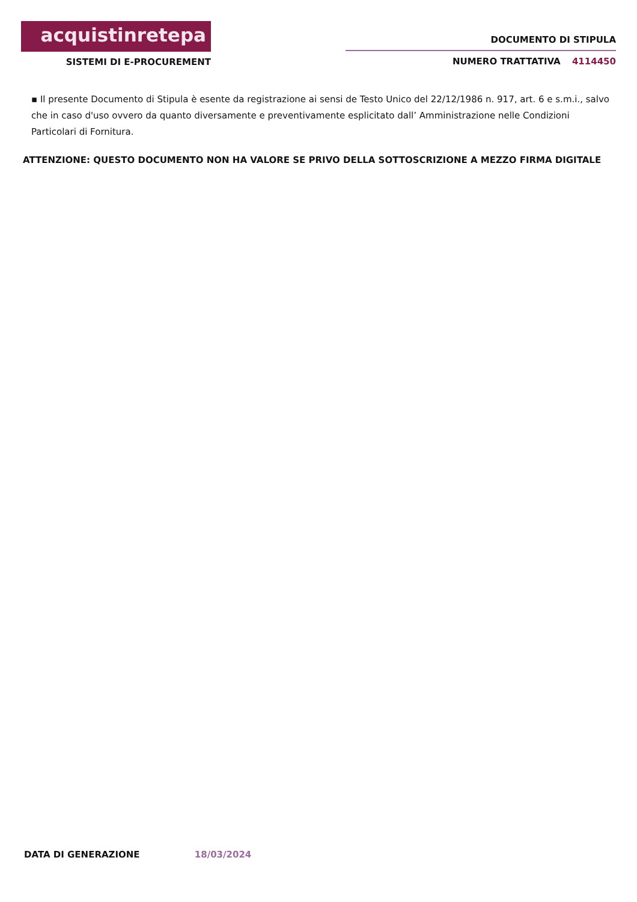acquistinretepa
SISTEMI DI E-PROCUREMENT
DOCUMENTO DI STIPULA
NUMERO TRATTATIVA 4114450
▪ Il presente Documento di Stipula è esente da registrazione ai sensi de Testo Unico del 22/12/1986 n. 917, art. 6 e s.m.i., salvo che in caso d'uso ovvero da quanto diversamente e preventivamente esplicitato dall’ Amministrazione nelle Condizioni Particolari di Fornitura.
ATTENZIONE: QUESTO DOCUMENTO NON HA VALORE SE PRIVO DELLA SOTTOSCRIZIONE A MEZZO FIRMA DIGITALE
DATA DI GENERAZIONE 18/03/2024